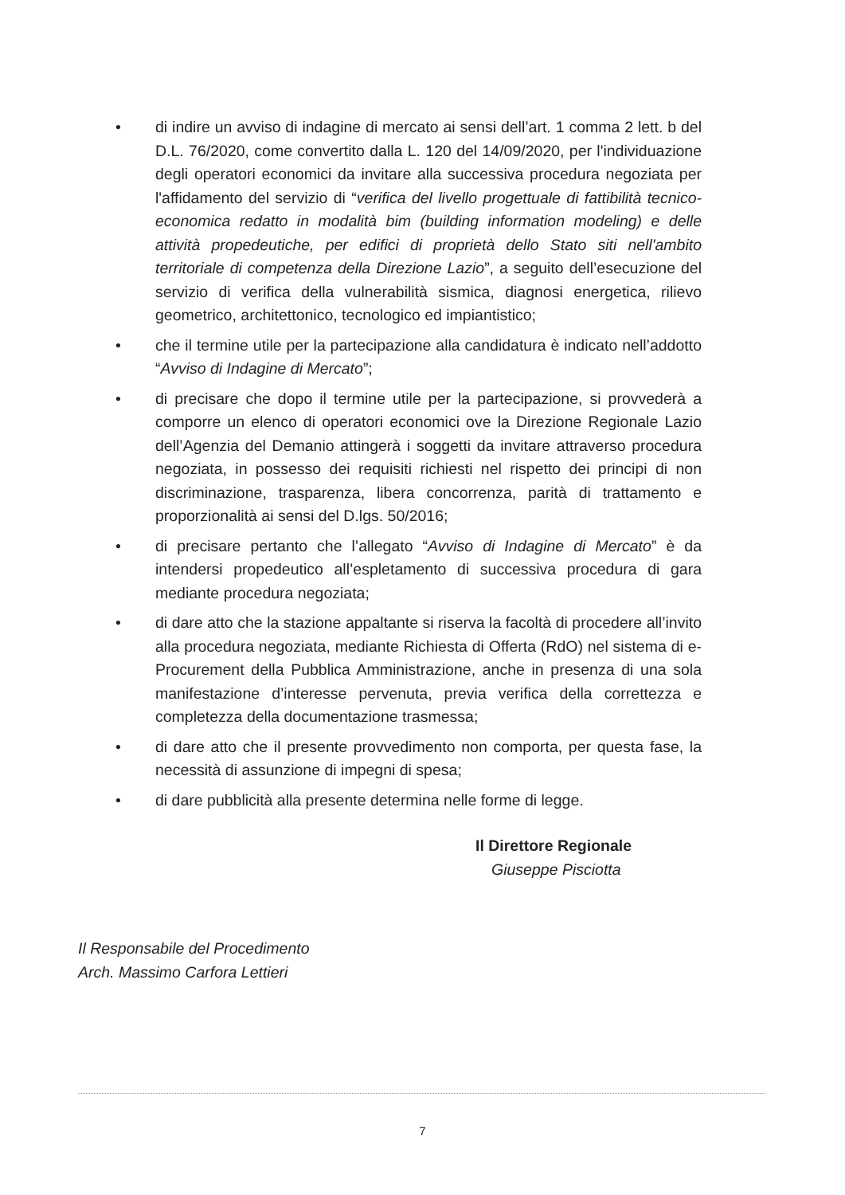• di indire un avviso di indagine di mercato ai sensi dell’art. 1 comma 2 lett. b del D.L. 76/2020, come convertito dalla L. 120 del 14/09/2020, per l'individuazione degli operatori economici da invitare alla successiva procedura negoziata per l'affidamento del servizio di “verifica del livello progettuale di fattibilità tecnico-economica redatto in modalità bim (building information modeling) e delle attività propedeutiche, per edifici di proprietà dello Stato siti nell'ambito territoriale di competenza della Direzione Lazio”, a seguito dell’esecuzione del servizio di verifica della vulnerabilità sismica, diagnosi energetica, rilievo geometrico, architettonico, tecnologico ed impiantistico;
• che il termine utile per la partecipazione alla candidatura è indicato nell’addotto “Avviso di Indagine di Mercato”;
• di precisare che dopo il termine utile per la partecipazione, si provvederà a comporre un elenco di operatori economici ove la Direzione Regionale Lazio dell’Agenzia del Demanio attingerà i soggetti da invitare attraverso procedura negoziata, in possesso dei requisiti richiesti nel rispetto dei principi di non discriminazione, trasparenza, libera concorrenza, parità di trattamento e proporzionalità ai sensi del D.lgs. 50/2016;
• di precisare pertanto che l’allegato “Avviso di Indagine di Mercato” è da intendersi propedeutico all’espletamento di successiva procedura di gara mediante procedura negoziata;
• di dare atto che la stazione appaltante si riserva la facoltà di procedere all’invito alla procedura negoziata, mediante Richiesta di Offerta (RdO) nel sistema di e-Procurement della Pubblica Amministrazione, anche in presenza di una sola manifestazione d’interesse pervenuta, previa verifica della correttezza e completezza della documentazione trasmessa;
• di dare atto che il presente provvedimento non comporta, per questa fase, la necessità di assunzione di impegni di spesa;
• di dare pubblicità alla presente determina nelle forme di legge.
Il Direttore Regionale
Giuseppe Pisciotta
Il Responsabile del Procedimento
Arch. Massimo Carfora Lettieri
7